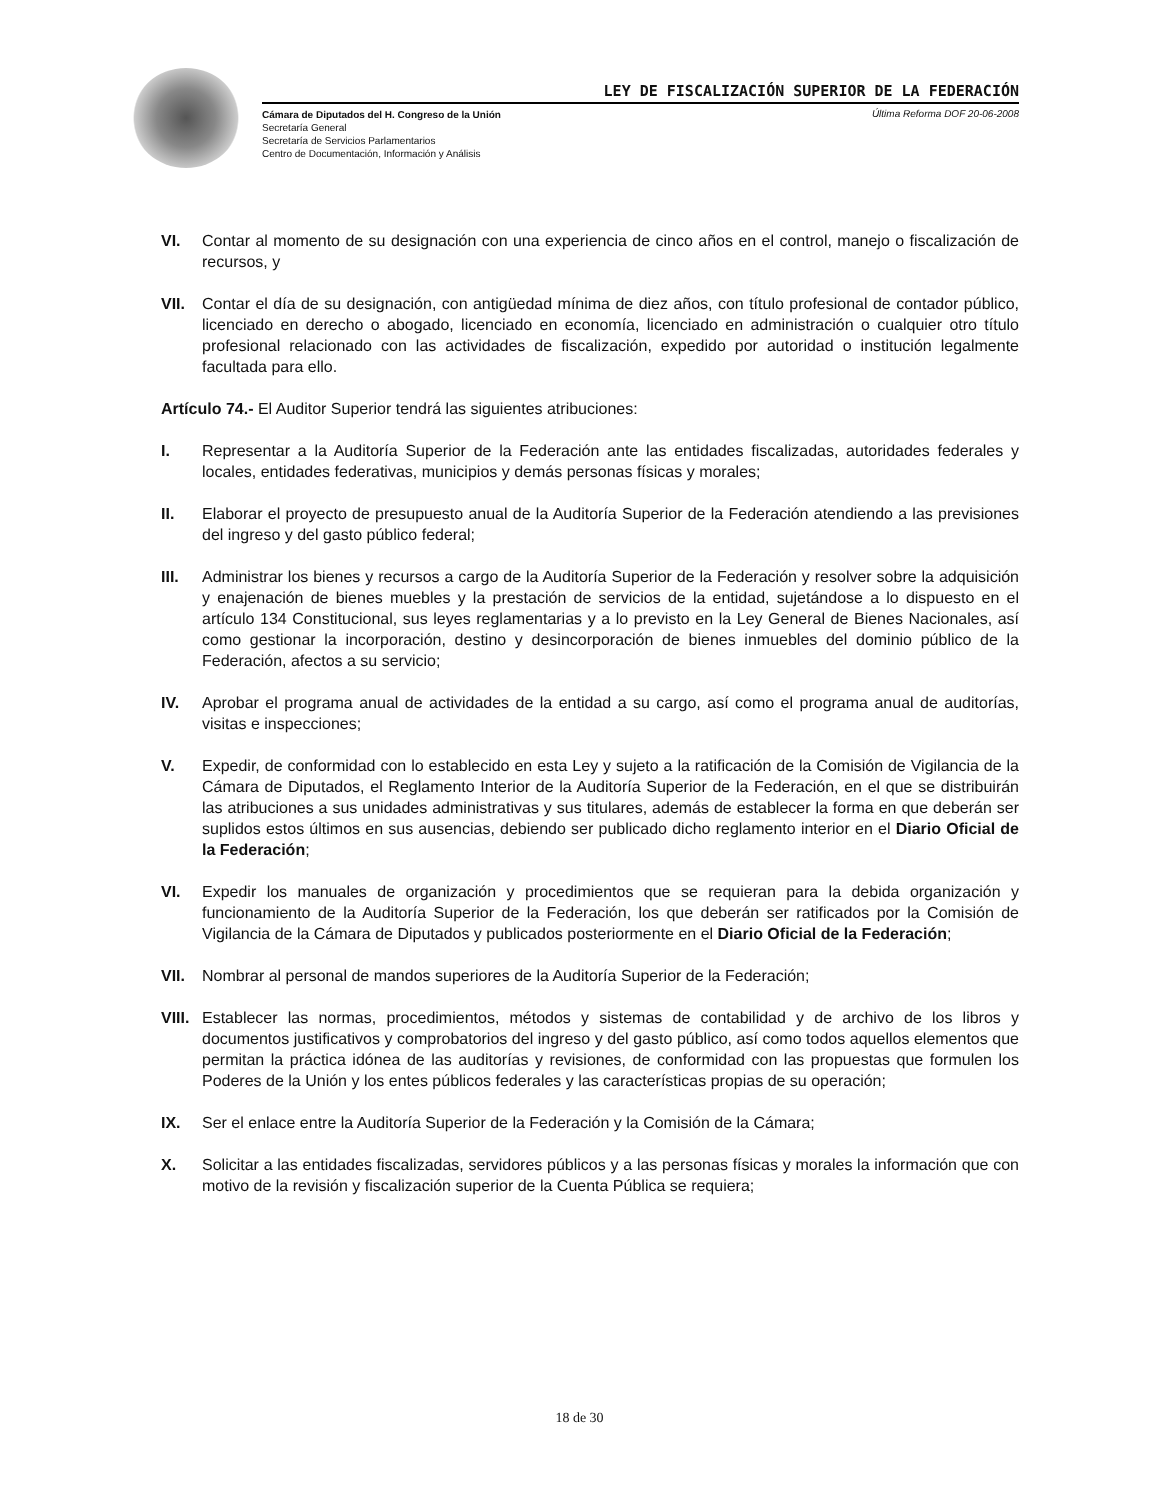LEY DE FISCALIZACIÓN SUPERIOR DE LA FEDERACIÓN
Cámara de Diputados del H. Congreso de la Unión
Secretaría General
Secretaría de Servicios Parlamentarios
Centro de Documentación, Información y Análisis
Última Reforma DOF 20-06-2008
VI. Contar al momento de su designación con una experiencia de cinco años en el control, manejo o fiscalización de recursos, y
VII. Contar el día de su designación, con antigüedad mínima de diez años, con título profesional de contador público, licenciado en derecho o abogado, licenciado en economía, licenciado en administración o cualquier otro título profesional relacionado con las actividades de fiscalización, expedido por autoridad o institución legalmente facultada para ello.
Artículo 74.- El Auditor Superior tendrá las siguientes atribuciones:
I. Representar a la Auditoría Superior de la Federación ante las entidades fiscalizadas, autoridades federales y locales, entidades federativas, municipios y demás personas físicas y morales;
II. Elaborar el proyecto de presupuesto anual de la Auditoría Superior de la Federación atendiendo a las previsiones del ingreso y del gasto público federal;
III. Administrar los bienes y recursos a cargo de la Auditoría Superior de la Federación y resolver sobre la adquisición y enajenación de bienes muebles y la prestación de servicios de la entidad, sujetándose a lo dispuesto en el artículo 134 Constitucional, sus leyes reglamentarias y a lo previsto en la Ley General de Bienes Nacionales, así como gestionar la incorporación, destino y desincorporación de bienes inmuebles del dominio público de la Federación, afectos a su servicio;
IV. Aprobar el programa anual de actividades de la entidad a su cargo, así como el programa anual de auditorías, visitas e inspecciones;
V. Expedir, de conformidad con lo establecido en esta Ley y sujeto a la ratificación de la Comisión de Vigilancia de la Cámara de Diputados, el Reglamento Interior de la Auditoría Superior de la Federación, en el que se distribuirán las atribuciones a sus unidades administrativas y sus titulares, además de establecer la forma en que deberán ser suplidos estos últimos en sus ausencias, debiendo ser publicado dicho reglamento interior en el Diario Oficial de la Federación;
VI. Expedir los manuales de organización y procedimientos que se requieran para la debida organización y funcionamiento de la Auditoría Superior de la Federación, los que deberán ser ratificados por la Comisión de Vigilancia de la Cámara de Diputados y publicados posteriormente en el Diario Oficial de la Federación;
VII. Nombrar al personal de mandos superiores de la Auditoría Superior de la Federación;
VIII.
Establecer las normas, procedimientos, métodos y sistemas de contabilidad y de archivo de los libros y documentos justificativos y comprobatorios del ingreso y del gasto público, así como todos aquellos elementos que permitan la práctica idónea de las auditorías y revisiones, de conformidad con las propuestas que formulen los Poderes de la Unión y los entes públicos federales y las características propias de su operación;
IX. Ser el enlace entre la Auditoría Superior de la Federación y la Comisión de la Cámara;
X. Solicitar a las entidades fiscalizadas, servidores públicos y a las personas físicas y morales la información que con motivo de la revisión y fiscalización superior de la Cuenta Pública se requiera;
18 de 30